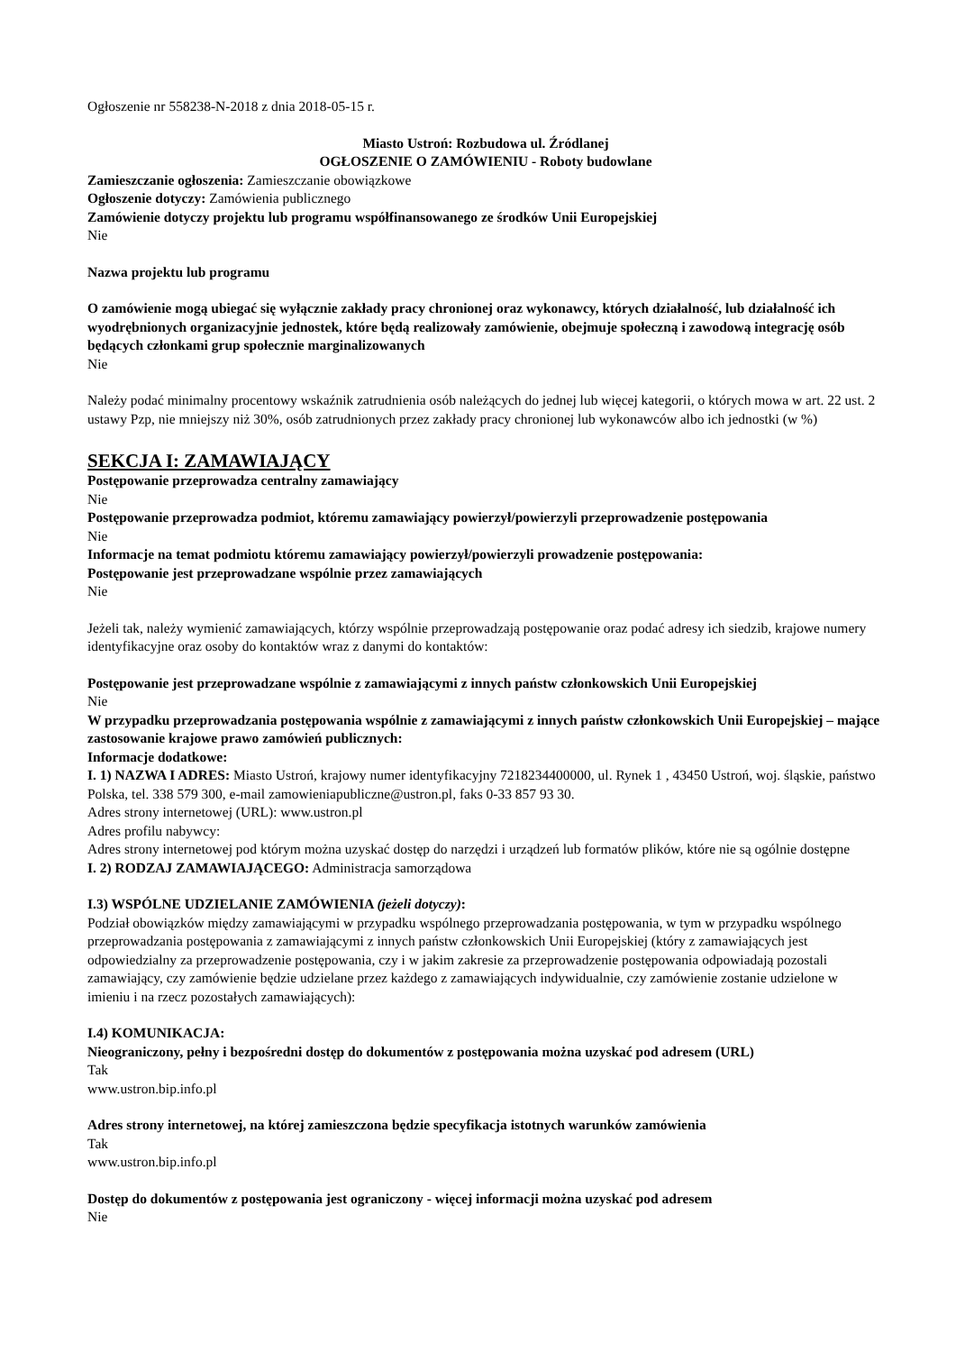Ogłoszenie nr 558238-N-2018 z dnia 2018-05-15 r.
Miasto Ustroń: Rozbudowa ul. Źródlanej
OGŁOSZENIE O ZAMÓWIENIU - Roboty budowlane
Zamieszczanie ogłoszenia: Zamieszczanie obowiązkowe
Ogłoszenie dotyczy: Zamówienia publicznego
Zamówienie dotyczy projektu lub programu współfinansowanego ze środków Unii Europejskiej
Nie
Nazwa projektu lub programu
O zamówienie mogą ubiegać się wyłącznie zakłady pracy chronionej oraz wykonawcy, których działalność, lub działalność ich wyodrębnionych organizacyjnie jednostek, które będą realizowały zamówienie, obejmuje społeczną i zawodową integrację osób będących członkami grup społecznie marginalizowanych
Nie
Należy podać minimalny procentowy wskaźnik zatrudnienia osób należących do jednej lub więcej kategorii, o których mowa w art. 22 ust. 2 ustawy Pzp, nie mniejszy niż 30%, osób zatrudnionych przez zakłady pracy chronionej lub wykonawców albo ich jednostki (w %)
SEKCJA I: ZAMAWIAJĄCY
Postępowanie przeprowadza centralny zamawiający
Nie
Postępowanie przeprowadza podmiot, któremu zamawiający powierzył/powierzyli przeprowadzenie postępowania
Nie
Informacje na temat podmiotu któremu zamawiający powierzył/powierzyli prowadzenie postępowania:
Postępowanie jest przeprowadzane wspólnie przez zamawiających
Nie
Jeżeli tak, należy wymienić zamawiających, którzy wspólnie przeprowadzają postępowanie oraz podać adresy ich siedzib, krajowe numery identyfikacyjne oraz osoby do kontaktów wraz z danymi do kontaktów:
Postępowanie jest przeprowadzane wspólnie z zamawiającymi z innych państw członkowskich Unii Europejskiej
Nie
W przypadku przeprowadzania postępowania wspólnie z zamawiającymi z innych państw członkowskich Unii Europejskiej – mające zastosowanie krajowe prawo zamówień publicznych:
Informacje dodatkowe:
I. 1) NAZWA I ADRES: Miasto Ustroń, krajowy numer identyfikacyjny 7218234400000, ul. Rynek 1 , 43450 Ustroń, woj. śląskie, państwo Polska, tel. 338 579 300, e-mail zamowieniapubliczne@ustron.pl, faks 0-33 857 93 30.
Adres strony internetowej (URL): www.ustron.pl
Adres profilu nabywcy:
Adres strony internetowej pod którym można uzyskać dostęp do narzędzi i urządzeń lub formatów plików, które nie są ogólnie dostępne
I. 2) RODZAJ ZAMAWIAJĄCEGO: Administracja samorządowa
I.3) WSPÓLNE UDZIELANIE ZAMÓWIENIA (jeżeli dotyczy):
Podział obowiązków między zamawiającymi w przypadku wspólnego przeprowadzania postępowania, w tym w przypadku wspólnego przeprowadzania postępowania z zamawiającymi z innych państw członkowskich Unii Europejskiej (który z zamawiających jest odpowiedzialny za przeprowadzenie postępowania, czy i w jakim zakresie za przeprowadzenie postępowania odpowiadają pozostali zamawiający, czy zamówienie będzie udzielane przez każdego z zamawiających indywidualnie, czy zamówienie zostanie udzielone w imieniu i na rzecz pozostałych zamawiających):
I.4) KOMUNIKACJA:
Nieograniczony, pełny i bezpośredni dostęp do dokumentów z postępowania można uzyskać pod adresem (URL)
Tak
www.ustron.bip.info.pl
Adres strony internetowej, na której zamieszczona będzie specyfikacja istotnych warunków zamówienia
Tak
www.ustron.bip.info.pl
Dostęp do dokumentów z postępowania jest ograniczony - więcej informacji można uzyskać pod adresem
Nie